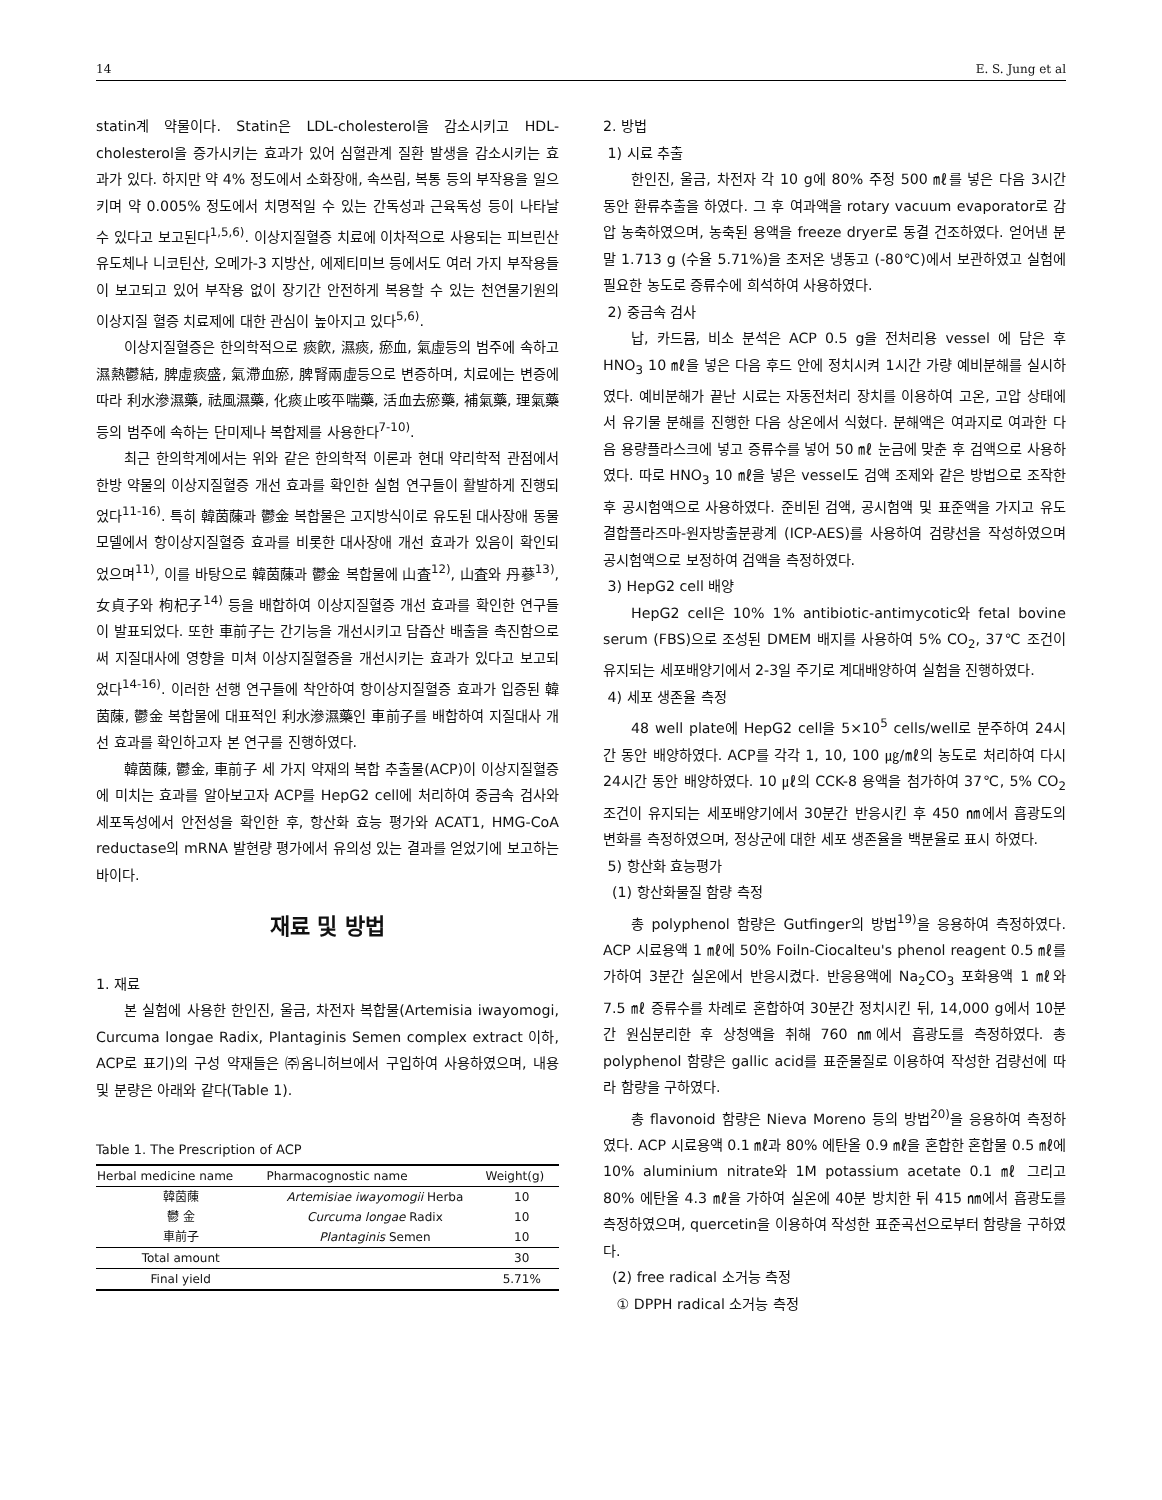14 E. S. Jung et al
statin계 약물이다. Statin은 LDL-cholesterol을 감소시키고 HDL-cholesterol을 증가시키는 효과가 있어 심혈관계 질환 발생을 감소시키는 효과가 있다. 하지만 약 4% 정도에서 소화장애, 속쓰림, 복통 등의 부작용을 일으키며 약 0.005% 정도에서 치명적일 수 있는 간독성과 근육독성 등이 나타날 수 있다고 보고된다<sup>1,5,6)</sup>. 이상지질혈증 치료에 이차적으로 사용되는 피브린산 유도체나 니코틴산, 오메가-3 지방산, 에제티미브 등에서도 여러 가지 부작용들이 보고되고 있어 부작용 없이 장기간 안전하게 복용할 수 있는 천연물기원의 이상지질 혈증 치료제에 대한 관심이 높아지고 있다<sup>5,6)</sup>.
이상지질혈증은 한의학적으로 痰飮, 濕痰, 瘀血, 氣虛등의 범주에 속하고 濕熱鬱結, 脾虛痰盛, 氣滯血瘀, 脾腎兩虛등으로 변증하며, 치료에는 변증에 따라 利水滲濕藥, 祛風濕藥, 化痰止咳平喘藥, 活血去瘀藥, 補氣藥, 理氣藥 등의 범주에 속하는 단미제나 복합제를 사용한다<sup>7-10)</sup>.
최근 한의학계에서는 위와 같은 한의학적 이론과 현대 약리학적 관점에서 한방 약물의 이상지질혈증 개선 효과를 확인한 실험 연구들이 활발하게 진행되었다<sup>11-16)</sup>. 특히 韓茵蔯과 鬱金 복합물은 고지방식이로 유도된 대사장애 동물 모델에서 항이상지질혈증 효과를 비롯한 대사장애 개선 효과가 있음이 확인되었으며<sup>11)</sup>, 이를 바탕으로 韓茵蔯과 鬱金 복합물에 山査<sup>12)</sup>, 山査와 丹蔘<sup>13)</sup>, 女貞子와 枸杞子<sup>14)</sup> 등을 배합하여 이상지질혈증 개선 효과를 확인한 연구들이 발표되었다. 또한 車前子는 간기능을 개선시키고 담즙산 배출을 촉진함으로써 지질대사에 영향을 미쳐 이상지질혈증을 개선시키는 효과가 있다고 보고되었다<sup>14-16)</sup>. 이러한 선행 연구들에 착안하여 항이상지질혈증 효과가 입증된 韓茵蔯, 鬱金 복합물에 대표적인 利水滲濕藥인 車前子를 배합하여 지질대사 개선 효과를 확인하고자 본 연구를 진행하였다.
韓茵蔯, 鬱金, 車前子 세 가지 약재의 복합 추출물(ACP)이 이상지질혈증에 미치는 효과를 알아보고자 ACP를 HepG2 cell에 처리하여 중금속 검사와 세포독성에서 안전성을 확인한 후, 항산화 효능 평가와 ACAT1, HMG-CoA reductase의 mRNA 발현량 평가에서 유의성 있는 결과를 얻었기에 보고하는 바이다.
재료 및 방법
1. 재료
본 실험에 사용한 한인진, 울금, 차전자 복합물(Artemisia iwayomogi, Curcuma longae Radix, Plantaginis Semen complex extract 이하, ACP로 표기)의 구성 약재들은 ㈜옴니허브에서 구입하여 사용하였으며, 내용 및 분량은 아래와 같다(Table 1).
Table 1. The Prescription of ACP
| Herbal medicine name | Pharmacognostic name | Weight(g) |
| --- | --- | --- |
| 韓茵蔯 | Artemisiae iwayomogii Herba | 10 |
| 鬱 金 | Curcuma longae Radix | 10 |
| 車前子 | Plantaginis Semen | 10 |
| Total amount | | 30 |
| Final yield | | 5.71% |
2. 방법
1) 시료 추출
한인진, 울금, 차전자 각 10 g에 80% 주정 500 ㎖를 넣은 다음 3시간 동안 환류추출을 하였다. 그 후 여과액을 rotary vacuum evaporator로 감압 농축하였으며, 농축된 용액을 freeze dryer로 동결 건조하였다. 얻어낸 분말 1.713 g (수율 5.71%)을 초저온 냉동고 (-80℃)에서 보관하였고 실험에 필요한 농도로 증류수에 희석하여 사용하였다.
2) 중금속 검사
납, 카드뮴, 비소 분석은 ACP 0.5 g을 전처리용 vessel 에 담은 후 HNO<sub>3</sub> 10 ㎖을 넣은 다음 후드 안에 정치시켜 1시간 가량 예비분해를 실시하였다. 예비분해가 끝난 시료는 자동전처리 장치를 이용하여 고온, 고압 상태에서 유기물 분해를 진행한 다음 상온에서 식혔다. 분해액은 여과지로 여과한 다음 용량플라스크에 넣고 증류수를 넣어 50 ㎖ 눈금에 맞춘 후 검액으로 사용하였다. 따로 HNO<sub>3</sub> 10 ㎖을 넣은 vessel도 검액 조제와 같은 방법으로 조작한 후 공시험액으로 사용하였다. 준비된 검액, 공시험액 및 표준액을 가지고 유도결합플라즈마-원자방출분광계 (ICP-AES)를 사용하여 검량선을 작성하였으며 공시험액으로 보정하여 검액을 측정하였다.
3) HepG2 cell 배양
HepG2 cell은 10% 1% antibiotic-antimycotic와 fetal bovine serum (FBS)으로 조성된 DMEM 배지를 사용하여 5% CO<sub>2</sub>, 37℃ 조건이 유지되는 세포배양기에서 2-3일 주기로 계대배양하여 실험을 진행하였다.
4) 세포 생존율 측정
48 well plate에 HepG2 cell을 5×10<sup>5</sup> cells/well로 분주하여 24시간 동안 배양하였다. ACP를 각각 1, 10, 100 ㎍/㎖의 농도로 처리하여 다시 24시간 동안 배양하였다. 10 ㎕의 CCK-8 용액을 첨가하여 37℃, 5% CO<sub>2</sub> 조건이 유지되는 세포배양기에서 30분간 반응시킨 후 450 ㎚에서 흡광도의 변화를 측정하였으며, 정상군에 대한 세포 생존율을 백분율로 표시 하였다.
5) 항산화 효능평가
(1) 항산화물질 함량 측정
총 polyphenol 함량은 Gutfinger의 방법<sup>19)</sup>을 응용하여 측정하였다. ACP 시료용액 1 ㎖에 50% Foiln-Ciocalteu's phenol reagent 0.5 ㎖를 가하여 3분간 실온에서 반응시켰다. 반응용액에 Na<sub>2</sub>CO<sub>3</sub> 포화용액 1 ㎖와 7.5 ㎖ 증류수를 차례로 혼합하여 30분간 정치시킨 뒤, 14,000 g에서 10분간 원심분리한 후 상청액을 취해 760 ㎚에서 흡광도를 측정하였다. 총 polyphenol 함량은 gallic acid를 표준물질로 이용하여 작성한 검량선에 따라 함량을 구하였다.
총 flavonoid 함량은 Nieva Moreno 등의 방법<sup>20)</sup>을 응용하여 측정하였다. ACP 시료용액 0.1 ㎖과 80% 에탄올 0.9 ㎖을 혼합한 혼합물 0.5 ㎖에 10% aluminium nitrate와 1M potassium acetate 0.1 ㎖ 그리고 80% 에탄올 4.3 ㎖을 가하여 실온에 40분 방치한 뒤 415 ㎚에서 흡광도를 측정하였으며, quercetin을 이용하여 작성한 표준곡선으로부터 함량을 구하였다.
(2) free radical 소거능 측정
① DPPH radical 소거능 측정